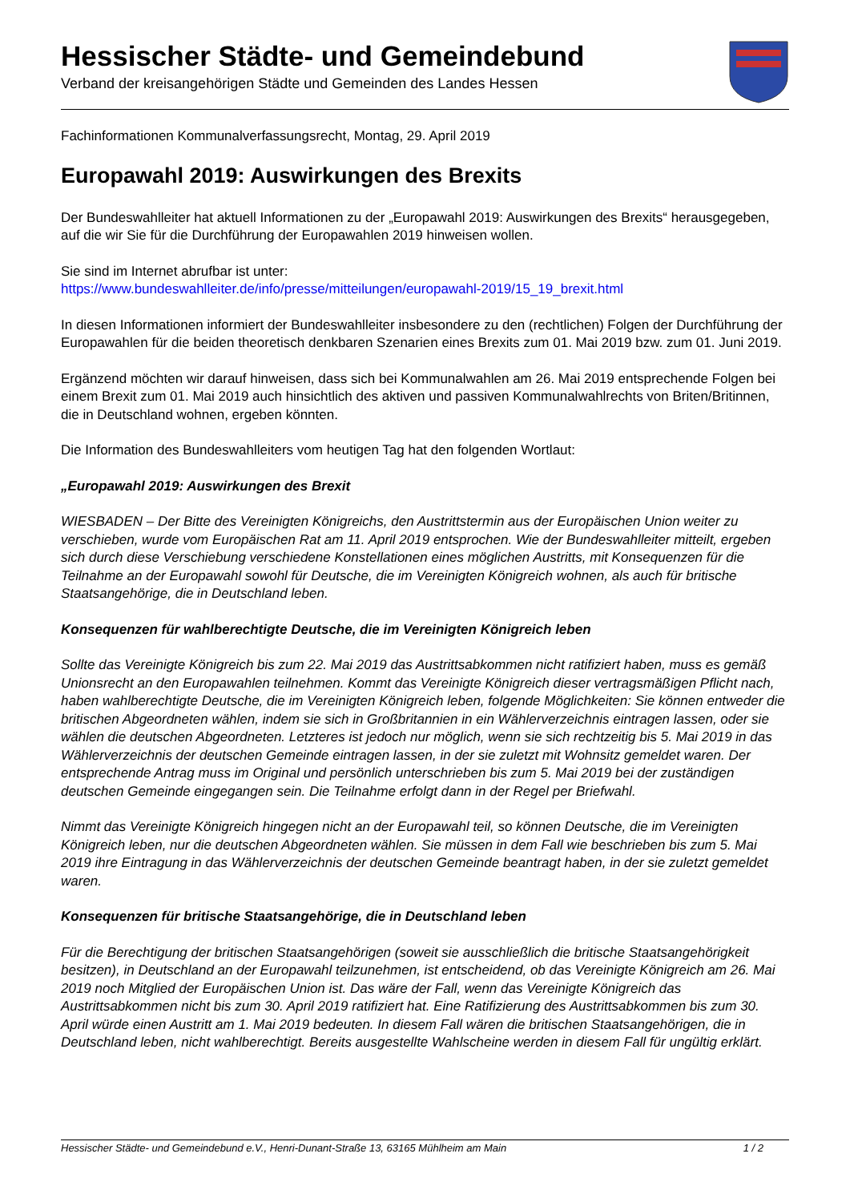Hessischer Städte- und Gemeindebund
Verband der kreisangehörigen Städte und Gemeinden des Landes Hessen
Fachinformationen Kommunalverfassungsrecht, Montag, 29. April 2019
Europawahl 2019: Auswirkungen des Brexits
Der Bundeswahlleiter hat aktuell Informationen zu der „Europawahl 2019: Auswirkungen des Brexits“ herausgegeben, auf die wir Sie für die Durchführung der Europawahlen 2019 hinweisen wollen.
Sie sind im Internet abrufbar ist unter:
https://www.bundeswahlleiter.de/info/presse/mitteilungen/europawahl-2019/15_19_brexit.html
In diesen Informationen informiert der Bundeswahlleiter insbesondere zu den (rechtlichen) Folgen der Durchführung der Europawahlen für die beiden theoretisch denkbaren Szenarien eines Brexits zum 01. Mai 2019 bzw. zum 01. Juni 2019.
Ergänzend möchten wir darauf hinweisen, dass sich bei Kommunalwahlen am 26. Mai 2019 entsprechende Folgen bei einem Brexit zum 01. Mai 2019 auch hinsichtlich des aktiven und passiven Kommunalwahlrechts von Briten/Britinnen, die in Deutschland wohnen, ergeben könnten.
Die Information des Bundeswahlleiters vom heutigen Tag hat den folgenden Wortlaut:
„Europawahl 2019: Auswirkungen des Brexit
WIESBADEN – Der Bitte des Vereinigten Königreichs, den Austrittstermin aus der Europäischen Union weiter zu verschieben, wurde vom Europäischen Rat am 11. April 2019 entsprochen. Wie der Bundeswahlleiter mitteilt, ergeben sich durch diese Verschiebung verschiedene Konstellationen eines möglichen Austritts, mit Konsequenzen für die Teilnahme an der Europawahl sowohl für Deutsche, die im Vereinigten Königreich wohnen, als auch für britische Staatsangehörige, die in Deutschland leben.
Konsequenzen für wahlberechtigte Deutsche, die im Vereinigten Königreich leben
Sollte das Vereinigte Königreich bis zum 22. Mai 2019 das Austrittsabkommen nicht ratifiziert haben, muss es gemäß Unionsrecht an den Europawahlen teilnehmen. Kommt das Vereinigte Königreich dieser vertragsmäßigen Pflicht nach, haben wahlberechtigte Deutsche, die im Vereinigten Königreich leben, folgende Möglichkeiten: Sie können entweder die britischen Abgeordneten wählen, indem sie sich in Großbritannien in ein Wählerverzeichnis eintragen lassen, oder sie wählen die deutschen Abgeordneten. Letzteres ist jedoch nur möglich, wenn sie sich rechtzeitig bis 5. Mai 2019 in das Wählerverzeichnis der deutschen Gemeinde eintragen lassen, in der sie zuletzt mit Wohnsitz gemeldet waren. Der entsprechende Antrag muss im Original und persönlich unterschrieben bis zum 5. Mai 2019 bei der zuständigen deutschen Gemeinde eingegangen sein. Die Teilnahme erfolgt dann in der Regel per Briefwahl.
Nimmt das Vereinigte Königreich hingegen nicht an der Europawahl teil, so können Deutsche, die im Vereinigten Königreich leben, nur die deutschen Abgeordneten wählen. Sie müssen in dem Fall wie beschrieben bis zum 5. Mai 2019 ihre Eintragung in das Wählerverzeichnis der deutschen Gemeinde beantragt haben, in der sie zuletzt gemeldet waren.
Konsequenzen für britische Staatsangehörige, die in Deutschland leben
Für die Berechtigung der britischen Staatsangehörigen (soweit sie ausschließlich die britische Staatsangehörigkeit besitzen), in Deutschland an der Europawahl teilzunehmen, ist entscheidend, ob das Vereinigte Königreich am 26. Mai 2019 noch Mitglied der Europäischen Union ist. Das wäre der Fall, wenn das Vereinigte Königreich das Austrittsabkommen nicht bis zum 30. April 2019 ratifiziert hat. Eine Ratifizierung des Austrittsabkommen bis zum 30. April würde einen Austritt am 1. Mai 2019 bedeuten. In diesem Fall wären die britischen Staatsangehörigen, die in Deutschland leben, nicht wahlberechtigt. Bereits ausgestellte Wahlscheine werden in diesem Fall für ungültig erklärt.
Hessischer Städte- und Gemeindebund e.V., Henri-Dunant-Straße 13, 63165 Mühlheim am Main 1 / 2